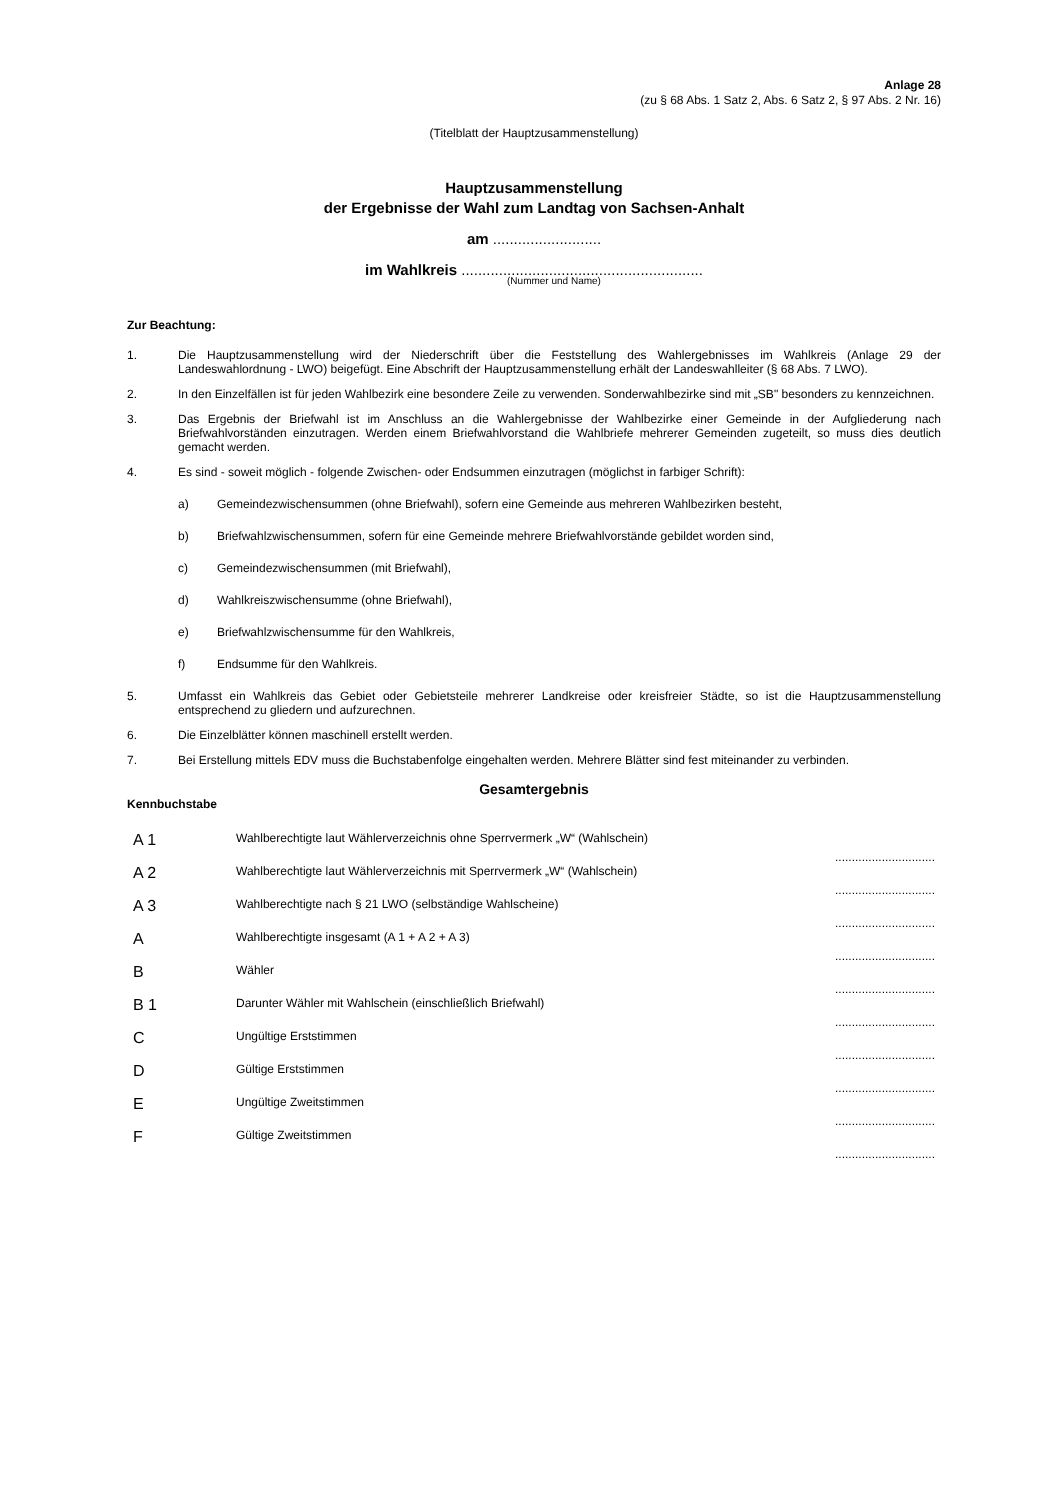Anlage 28
(zu § 68 Abs. 1 Satz 2, Abs. 6 Satz 2, § 97 Abs. 2 Nr. 16)
(Titelblatt der Hauptzusammenstellung)
Hauptzusammenstellung
der Ergebnisse der Wahl zum Landtag von Sachsen-Anhalt
am ..........................
im Wahlkreis ..........................................................
(Nummer und Name)
Zur Beachtung:
1. Die Hauptzusammenstellung wird der Niederschrift über die Feststellung des Wahlergebnisses im Wahlkreis (Anlage 29 der Landeswahlordnung - LWO) beigefügt. Eine Abschrift der Hauptzusammenstellung erhält der Landes­wahlleiter (§ 68 Abs. 7 LWO).
2. In den Einzelfällen ist für jeden Wahlbezirk eine besondere Zeile zu verwenden. Sonderwahlbezirke sind mit „SB" besonders zu kennzeichnen.
3. Das Ergebnis der Briefwahl ist im Anschluss an die Wahlergebnisse der Wahlbezirke einer Gemeinde in der Aufgliede­rung nach Briefwahlvorständen einzutragen. Werden einem Briefwahlvorstand die Wahlbriefe mehrerer Gemeinden zu­geteilt, so muss dies deutlich gemacht werden.
4. Es sind - soweit möglich - folgende Zwischen- oder Endsummen einzutragen (möglichst in farbiger Schrift):
a) Gemeindezwischensummen (ohne Briefwahl), sofern eine Gemeinde aus mehreren Wahlbezirken besteht,
b) Briefwahlzwischensummen, sofern für eine Gemeinde mehrere Briefwahlvorstände gebildet worden sind,
c) Gemeindezwischensummen (mit Briefwahl),
d) Wahlkreiszwischensumme (ohne Briefwahl),
e) Briefwahlzwischensumme für den Wahlkreis,
f) Endsumme für den Wahlkreis.
5. Umfasst ein Wahlkreis das Gebiet oder Gebietsteile mehrerer Landkreise oder kreisfreier Städte, so ist die Hauptzu­sammenstellung entsprechend zu gliedern und aufzurechnen.
6. Die Einzelblätter können maschinell erstellt werden.
7. Bei Erstellung mittels EDV muss die Buchstabenfolge eingehalten werden. Mehrere Blätter sind fest miteinander zu verbinden.
Gesamtergebnis
Kennbuchstabe
| A 1 | Wahlberechtigte laut Wählerverzeichnis ohne Sperrvermerk „W“ (Wahlschein) | .............................. |
| A 2 | Wahlberechtigte laut Wählerverzeichnis mit Sperrvermerk „W“ (Wahlschein) | .............................. |
| A 3 | Wahlberechtigte nach § 21 LWO (selbständige Wahlscheine) | .............................. |
| A | Wahlberechtigte insgesamt (A 1 + A 2 + A 3) | .............................. |
| B | Wähler | .............................. |
| B 1 | Darunter Wähler mit Wahlschein (einschließlich Briefwahl) | .............................. |
| C | Ungültige Erststimmen | .............................. |
| D | Gültige Erststimmen | .............................. |
| E | Ungültige Zweitstimmen | .............................. |
| F | Gültige Zweitstimmen | .............................. |